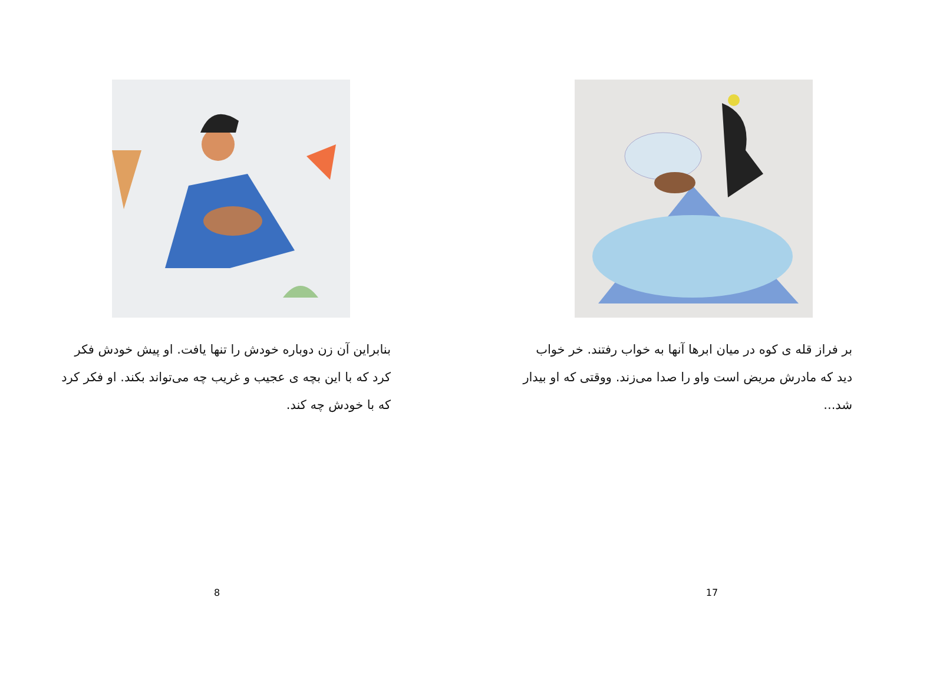بنابراین آن زن دوباره خودش را تنها یافت. او پیش خودش فکر کرد که با این بچه ی عجیب و غریب چه می‌تواند بکند. او فکر کرد که با خودش چه کند.
8
بر فراز قله ی کوه در میان ابرها آنها به خواب رفتند. خر خواب دید که مادرش مریض است واو را صدا می‌زند. ووقتی که او بیدار شد...
17